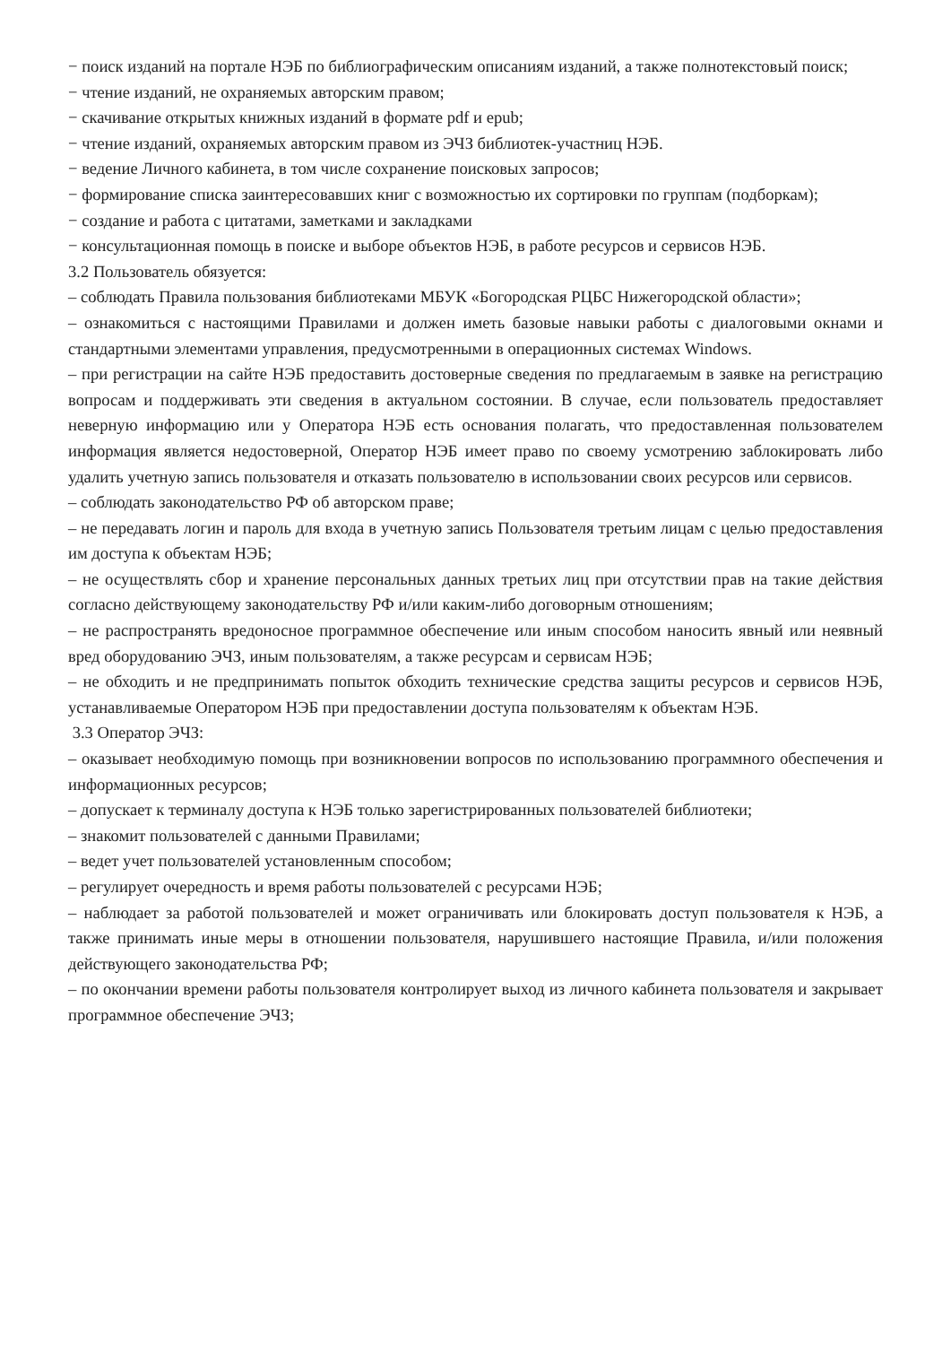− поиск изданий на портале НЭБ по библиографическим описаниям изданий, а также полнотекстовый поиск;
− чтение изданий, не охраняемых авторским правом;
− скачивание открытых книжных изданий в формате pdf и epub;
− чтение изданий, охраняемых авторским правом из ЭЧЗ библиотек-участниц НЭБ.
− ведение Личного кабинета, в том числе сохранение поисковых запросов;
− формирование списка заинтересовавших книг с возможностью их сортировки по группам (подборкам);
− создание и работа с цитатами, заметками и закладками
− консультационная помощь в поиске и выборе объектов НЭБ, в работе ресурсов и сервисов НЭБ.
3.2 Пользователь обязуется:
– соблюдать Правила пользования библиотеками МБУК «Богородская РЦБС Нижегородской области»;
– ознакомиться с настоящими Правилами и должен иметь базовые навыки работы с диалоговыми окнами и стандартными элементами управления, предусмотренными в операционных системах Windows.
– при регистрации на сайте НЭБ предоставить достоверные сведения по предлагаемым в заявке на регистрацию вопросам и поддерживать эти сведения в актуальном состоянии. В случае, если пользователь предоставляет неверную информацию или у Оператора НЭБ есть основания полагать, что предоставленная пользователем информация является недостоверной, Оператор НЭБ имеет право по своему усмотрению заблокировать либо удалить учетную запись пользователя и отказать пользователю в использовании своих ресурсов или сервисов.
– соблюдать законодательство РФ об авторском праве;
– не передавать логин и пароль для входа в учетную запись Пользователя третьим лицам с целью предоставления им доступа к объектам НЭБ;
– не осуществлять сбор и хранение персональных данных третьих лиц при отсутствии прав на такие действия согласно действующему законодательству РФ и/или каким-либо договорным отношениям;
– не распространять вредоносное программное обеспечение или иным способом наносить явный или неявный вред оборудованию ЭЧЗ, иным пользователям, а также ресурсам и сервисам НЭБ;
– не обходить и не предпринимать попыток обходить технические средства защиты ресурсов и сервисов НЭБ, устанавливаемые Оператором НЭБ при предоставлении доступа пользователям к объектам НЭБ.
3.3 Оператор ЭЧЗ:
– оказывает необходимую помощь при возникновении вопросов по использованию программного обеспечения и информационных ресурсов;
– допускает к терминалу доступа к НЭБ только зарегистрированных пользователей библиотеки;
– знакомит пользователей с данными Правилами;
– ведет учет пользователей установленным способом;
– регулирует очередность и время работы пользователей с ресурсами НЭБ;
– наблюдает за работой пользователей и может ограничивать или блокировать доступ пользователя к НЭБ, а также принимать иные меры в отношении пользователя, нарушившего настоящие Правила, и/или положения действующего законодательства РФ;
– по окончании времени работы пользователя контролирует выход из личного кабинета пользователя и закрывает программное обеспечение ЭЧЗ;